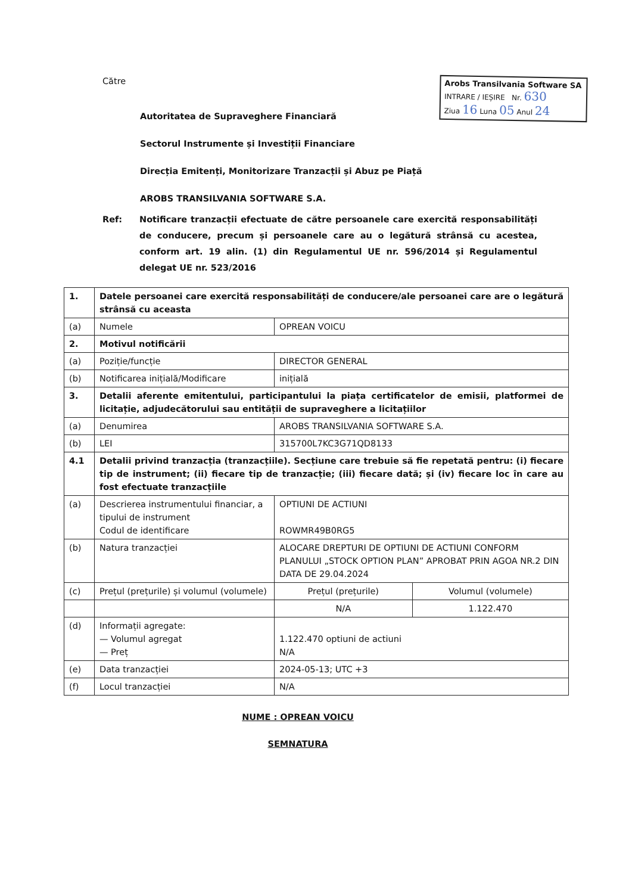Către
Autoritatea de Supraveghere Financiară
Sectorul Instrumente și Investiții Financiare
Direcția Emitenți, Monitorizare Tranzacții și Abuz pe Piață
AROBS TRANSILVANIA SOFTWARE S.A.
Arobs Transilvania Software SA
INTRARE / IEȘIRE Nr. 630
Ziua 16 Luna 05 Anul 24
Ref: Notificare tranzacții efectuate de către persoanele care exercită responsabilități de conducere, precum și persoanele care au o legătură strânsă cu acestea, conform art. 19 alin. (1) din Regulamentul UE nr. 596/2014 și Regulamentul delegat UE nr. 523/2016
| 1. | Datele persoanei care exercită responsabilități de conducere/ale persoanei care are o legătură strânsă cu aceasta | | |
| (a) | Numele | OPREAN VOICU | |
| 2. | Motivul notificării | | |
| (a) | Poziție/funcție | DIRECTOR GENERAL | |
| (b) | Notificarea inițială/Modificare | inițială | |
| 3. | Detalii aferente emitentului, participantului la piața certificatelor de emisii, platformei de licitație, adjudecătorului sau entității de supraveghere a licitațiilor | | |
| (a) | Denumirea | AROBS TRANSILVANIA SOFTWARE S.A. | |
| (b) | LEI | 315700L7KC3G71QD8133 | |
| 4.1 | Detalii privind tranzacția (tranzacțiile). Secțiune care trebuie să fie repetată pentru: (i) fiecare tip de instrument; (ii) fiecare tip de tranzacție; (iii) fiecare dată; și (iv) fiecare loc în care au fost efectuate tranzacțiile | | |
| (a) | Descrierea instrumentului financiar, a tipului de instrument Codul de identificare | OPTIUNI DE ACTIUNI ROWMR49B0RG5 | |
| (b) | Natura tranzacției | ALOCARE DREPTURI DE OPTIUNI DE ACTIUNI CONFORM PLANULUI „STOCK OPTION PLAN” APROBAT PRIN AGOA NR.2 DIN DATA DE 29.04.2024 | |
| (c) | Prețul (prețurile) și volumul (volumele) | Prețul (prețurile) | Volumul (volumele) |
| | | N/A | 1.122.470 |
| (d) | Informații agregate: — Volumul agregat — Preț | 1.122.470 optiuni de actiuni N/A | |
| (e) | Data tranzacției | 2024-05-13; UTC +3 | |
| (f) | Locul tranzacției | N/A | |
NUME : OPREAN VOICU
SEMNATURA